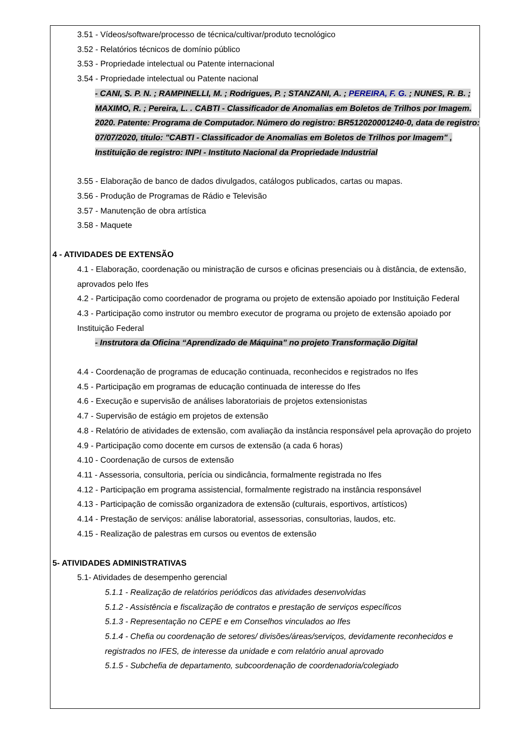3.51 - Vídeos/software/processo de técnica/cultivar/produto tecnológico
3.52 - Relatórios técnicos de domínio público
3.53 - Propriedade intelectual ou Patente internacional
3.54 - Propriedade intelectual ou Patente nacional
- CANI, S. P. N. ; RAMPINELLI, M. ; Rodrigues, P. ; STANZANI, A. ; PEREIRA, F. G. ; NUNES, R. B. ; MAXIMO, R. ; Pereira, L. . CABTI - Classificador de Anomalias em Boletos de Trilhos por Imagem. 2020. Patente: Programa de Computador. Número do registro: BR512020001240-0, data de registro: 07/07/2020, título: "CABTI - Classificador de Anomalias em Boletos de Trilhos por Imagem" , Instituição de registro: INPI - Instituto Nacional da Propriedade Industrial
3.55 - Elaboração de banco de dados divulgados, catálogos publicados, cartas ou mapas.
3.56 - Produção de Programas de Rádio e Televisão
3.57 - Manutenção de obra artística
3.58 - Maquete
4 - ATIVIDADES DE EXTENSÃO
4.1 - Elaboração, coordenação ou ministração de cursos e oficinas presenciais ou à distância, de extensão, aprovados pelo Ifes
4.2 - Participação como coordenador de programa ou projeto de extensão apoiado por Instituição Federal
4.3 - Participação como instrutor ou membro executor de programa ou projeto de extensão apoiado por Instituição Federal
- Instrutora da Oficina “Aprendizado de Máquina” no projeto Transformação Digital
4.4 - Coordenação de programas de educação continuada, reconhecidos e registrados no Ifes
4.5 - Participação em programas de educação continuada de interesse do Ifes
4.6 - Execução e supervisão de análises laboratoriais de projetos extensionistas
4.7 - Supervisão de estágio em projetos de extensão
4.8 - Relatório de atividades de extensão, com avaliação da instância responsável pela aprovação do projeto
4.9 - Participação como docente em cursos de extensão (a cada 6 horas)
4.10 - Coordenação de cursos de extensão
4.11 - Assessoria, consultoria, perícia ou sindicância, formalmente registrada no Ifes
4.12 - Participação em programa assistencial, formalmente registrado na instância responsável
4.13 - Participação de comissão organizadora de extensão (culturais, esportivos, artísticos)
4.14 - Prestação de serviços: análise laboratorial, assessorias, consultorias, laudos, etc.
4.15 - Realização de palestras em cursos ou eventos de extensão
5- ATIVIDADES ADMINISTRATIVAS
5.1- Atividades de desempenho gerencial
5.1.1 - Realização de relatórios periódicos das atividades desenvolvidas
5.1.2 - Assistência e fiscalização de contratos e prestação de serviços específicos
5.1.3 - Representação no CEPE e em Conselhos vinculados ao Ifes
5.1.4 - Chefia ou coordenação de setores/ divisões/áreas/serviços, devidamente reconhecidos e registrados no IFES, de interesse da unidade e com relatório anual aprovado
5.1.5 - Subchefia de departamento, subcoordenação de coordenadoria/colegiado